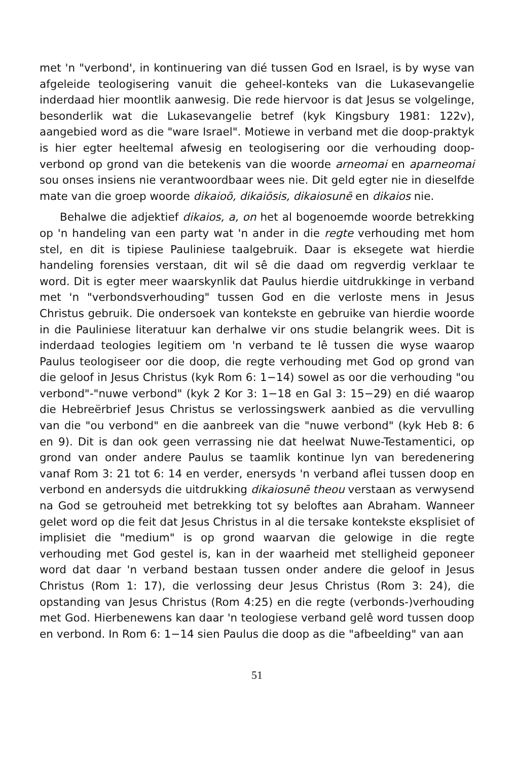met 'n "verbond', in kontinuering van dié tussen God en Israel, is by wyse van afgeleide teologisering vanuit die geheel-konteks van die Lukasevangelie inderdaad hier moontlik aanwesig. Die rede hiervoor is dat Jesus se volgelinge, besonderlik wat die Lukasevangelie betref (kyk Kingsbury 1981: 122v), aangebied word as die "ware Israel". Motiewe in verband met die doop-praktyk is hier egter heeltemal afwesig en teologisering oor die verhouding doop-verbond op grond van die betekenis van die woorde arneomai en aparneomai sou onses insiens nie verantwoordbaar wees nie. Dit geld egter nie in dieselfde mate van die groep woorde dikaioō, dikaiōsis, dikaiosunē en dikaios nie.
Behalwe die adjektief dikaios, a, on het al bogenoemde woorde betrekking op 'n handeling van een party wat 'n ander in die regte verhouding met hom stel, en dit is tipiese Pauliniese taalgebruik. Daar is eksegete wat hierdie handeling forensies verstaan, dit wil sê die daad om regverdig verklaar te word. Dit is egter meer waarskynlik dat Paulus hierdie uitdrukkinge in verband met 'n "verbondsverhouding" tussen God en die verloste mens in Jesus Christus gebruik. Die ondersoek van kontekste en gebruike van hierdie woorde in die Pauliniese literatuur kan derhalwe vir ons studie belangrik wees. Dit is inderdaad teologies legitiem om 'n verband te lê tussen die wyse waarop Paulus teologiseer oor die doop, die regte verhouding met God op grond van die geloof in Jesus Christus (kyk Rom 6: 1−14) sowel as oor die verhouding "ou verbond"-"nuwe verbond" (kyk 2 Kor 3: 1−18 en Gal 3: 15−29) en dié waarop die Hebreërbrief Jesus Christus se verlossingswerk aanbied as die vervulling van die "ou verbond" en die aanbreek van die "nuwe verbond" (kyk Heb 8: 6 en 9). Dit is dan ook geen verrassing nie dat heelwat Nuwe-Testamentici, op grond van onder andere Paulus se taamlik kontinue lyn van beredenering vanaf Rom 3: 21 tot 6: 14 en verder, enersyds 'n verband aflei tussen doop en verbond en andersyds die uitdrukking dikaiosunē theou verstaan as verwysend na God se getrouheid met betrekking tot sy beloftes aan Abraham. Wanneer gelet word op die feit dat Jesus Christus in al die tersake kontekste eksplisiet of implisiet die "medium" is op grond waarvan die gelowige in die regte verhouding met God gestel is, kan in der waarheid met stelligheid geponeer word dat daar 'n verband bestaan tussen onder andere die geloof in Jesus Christus (Rom 1: 17), die verlossing deur Jesus Christus (Rom 3: 24), die opstanding van Jesus Christus (Rom 4:25) en die regte (verbonds-)verhouding met God. Hierbenewens kan daar 'n teologiese verband gelê word tussen doop en verbond. In Rom 6: 1−14 sien Paulus die doop as die "afbeelding" van aan
51